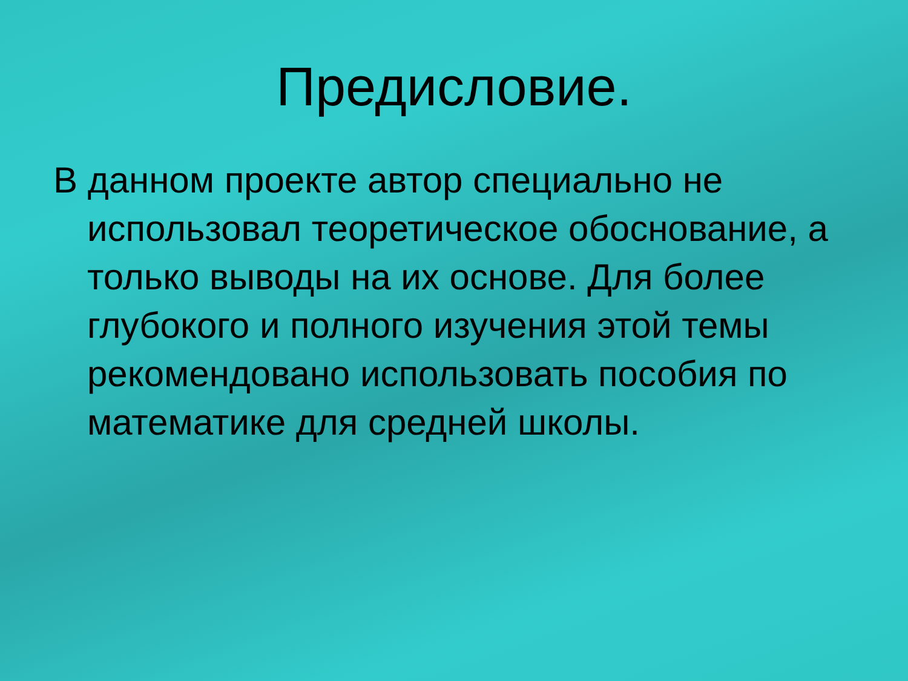Предисловие.
В данном проекте автор специально не использовал теоретическое обоснование, а только выводы на их основе. Для более глубокого и полного изучения этой темы рекомендовано использовать пособия по математике для средней школы.